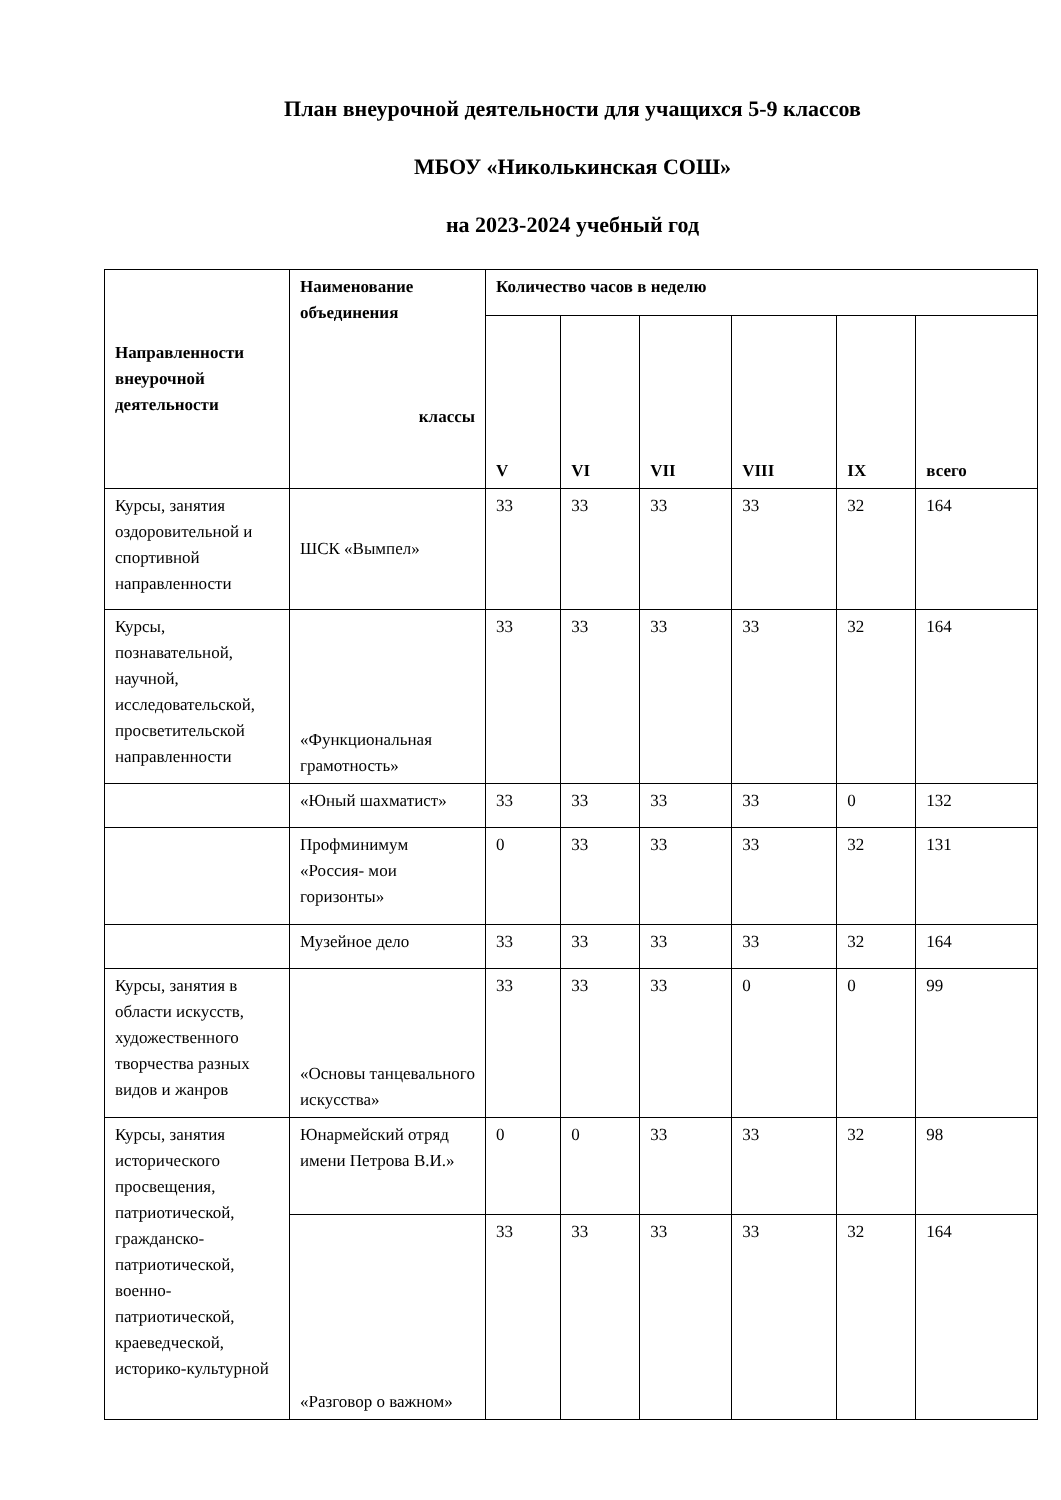План внеурочной деятельности для учащихся 5-9 классов
МБОУ «Николькинская СОШ»
на 2023-2024 учебный год
| Направленности внеурочной деятельности | Наименование объединения классы | Количество часов в неделю | | | | | |
| --- | --- | --- | --- | --- | --- | --- | --- |
| | | V | VI | VII | VIII | IX | всего |
| Курсы, занятия оздоровительной и спортивной направленности | ШСК «Вымпел» | 33 | 33 | 33 | 33 | 32 | 164 |
| Курсы, познавательной, научной, исследовательской, просветительской направленности | «Функциональная грамотность» | 33 | 33 | 33 | 33 | 32 | 164 |
| | «Юный шахматист» | 33 | 33 | 33 | 33 | 0 | 132 |
| | Профминимум «Россия- мои горизонты» | 0 | 33 | 33 | 33 | 32 | 131 |
| | Музейное дело | 33 | 33 | 33 | 33 | 32 | 164 |
| Курсы, занятия в области искусств, художественного творчества разных видов и жанров | «Основы танцевального искусства» | 33 | 33 | 33 | 0 | 0 | 99 |
| Курсы, занятия исторического просвещения, патриотической, гражданско-патриотической, военно-патриотической, краеведческой, историко-культурной | Юнармейский отряд имени Петрова В.И.» | 0 | 0 | 33 | 33 | 32 | 98 |
| | «Разговор о важном» | 33 | 33 | 33 | 33 | 32 | 164 |